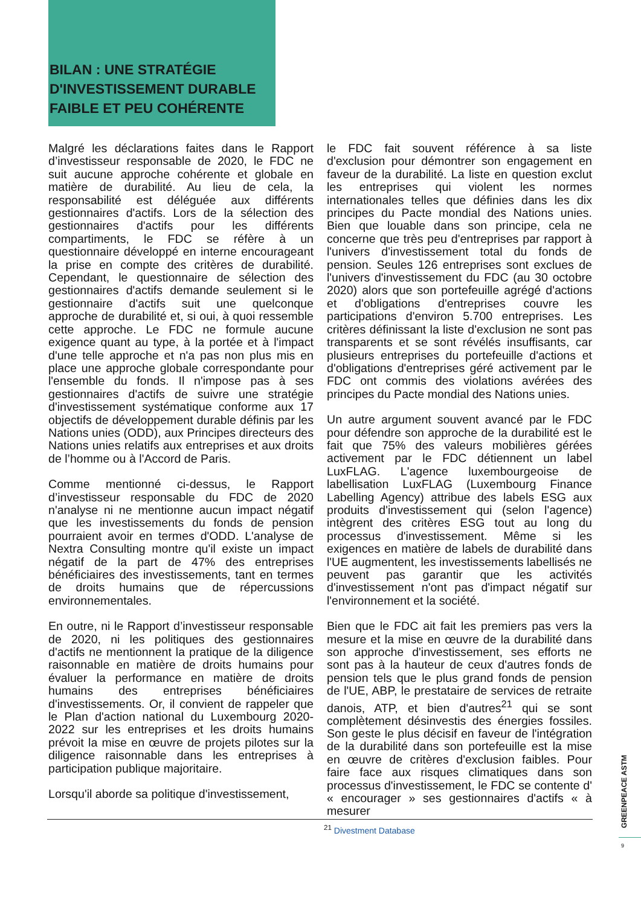BILAN : UNE STRATÉGIE D'INVESTISSEMENT DURABLE FAIBLE ET PEU COHÉRENTE
Malgré les déclarations faites dans le Rapport d’investisseur responsable de 2020, le FDC ne suit aucune approche cohérente et globale en matière de durabilité. Au lieu de cela, la responsabilité est déléguée aux différents gestionnaires d'actifs. Lors de la sélection des gestionnaires d'actifs pour les différents compartiments, le FDC se réfère à un questionnaire développé en interne encourageant la prise en compte des critères de durabilité. Cependant, le questionnaire de sélection des gestionnaires d'actifs demande seulement si le gestionnaire d'actifs suit une quelconque approche de durabilité et, si oui, à quoi ressemble cette approche. Le FDC ne formule aucune exigence quant au type, à la portée et à l'impact d'une telle approche et n'a pas non plus mis en place une approche globale correspondante pour l'ensemble du fonds. Il n'impose pas à ses gestionnaires d'actifs de suivre une stratégie d'investissement systématique conforme aux 17 objectifs de développement durable définis par les Nations unies (ODD), aux Principes directeurs des Nations unies relatifs aux entreprises et aux droits de l’homme ou à l'Accord de Paris.
Comme mentionné ci-dessus, le Rapport d’investisseur responsable du FDC de 2020 n'analyse ni ne mentionne aucun impact négatif que les investissements du fonds de pension pourraient avoir en termes d'ODD. L'analyse de Nextra Consulting montre qu'il existe un impact négatif de la part de 47% des entreprises bénéficiaires des investissements, tant en termes de droits humains que de répercussions environnementales.
En outre, ni le Rapport d’investisseur responsable de 2020, ni les politiques des gestionnaires d'actifs ne mentionnent la pratique de la diligence raisonnable en matière de droits humains pour évaluer la performance en matière de droits humains des entreprises bénéficiaires d'investissements. Or, il convient de rappeler que le Plan d'action national du Luxembourg 2020-2022 sur les entreprises et les droits humains prévoit la mise en œuvre de projets pilotes sur la diligence raisonnable dans les entreprises à participation publique majoritaire.
Lorsqu'il aborde sa politique d'investissement,
le FDC fait souvent référence à sa liste d'exclusion pour démontrer son engagement en faveur de la durabilité. La liste en question exclut les entreprises qui violent les normes internationales telles que définies dans les dix principes du Pacte mondial des Nations unies. Bien que louable dans son principe, cela ne concerne que très peu d'entreprises par rapport à l'univers d'investissement total du fonds de pension. Seules 126 entreprises sont exclues de l'univers d'investissement du FDC (au 30 octobre 2020) alors que son portefeuille agrégé d'actions et d'obligations d'entreprises couvre les participations d'environ 5.700 entreprises. Les critères définissant la liste d'exclusion ne sont pas transparents et se sont révélés insuffisants, car plusieurs entreprises du portefeuille d'actions et d'obligations d'entreprises géré activement par le FDC ont commis des violations avérées des principes du Pacte mondial des Nations unies.
Un autre argument souvent avancé par le FDC pour défendre son approche de la durabilité est le fait que 75% des valeurs mobilières gérées activement par le FDC détiennent un label LuxFLAG. L'agence luxembourgeoise de labellisation LuxFLAG (Luxembourg Finance Labelling Agency) attribue des labels ESG aux produits d'investissement qui (selon l'agence) intègrent des critères ESG tout au long du processus d'investissement. Même si les exigences en matière de labels de durabilité dans l'UE augmentent, les investissements labellisés ne peuvent pas garantir que les activités d'investissement n'ont pas d'impact négatif sur l'environnement et la société.
Bien que le FDC ait fait les premiers pas vers la mesure et la mise en œuvre de la durabilité dans son approche d'investissement, ses efforts ne sont pas à la hauteur de ceux d'autres fonds de pension tels que le plus grand fonds de pension de l'UE, ABP, le prestataire de services de retraite danois, ATP, et bien d'autres<sup>21</sup> qui se sont complètement désinvestis des énergies fossiles. Son geste le plus décisif en faveur de l'intégration de la durabilité dans son portefeuille est la mise en œuvre de critères d'exclusion faibles. Pour faire face aux risques climatiques dans son processus d'investissement, le FDC se contente d' « encourager » ses gestionnaires d'actifs « à mesurer
<sup>21</sup> Divestment Database
GREENPEACE ASTM
9